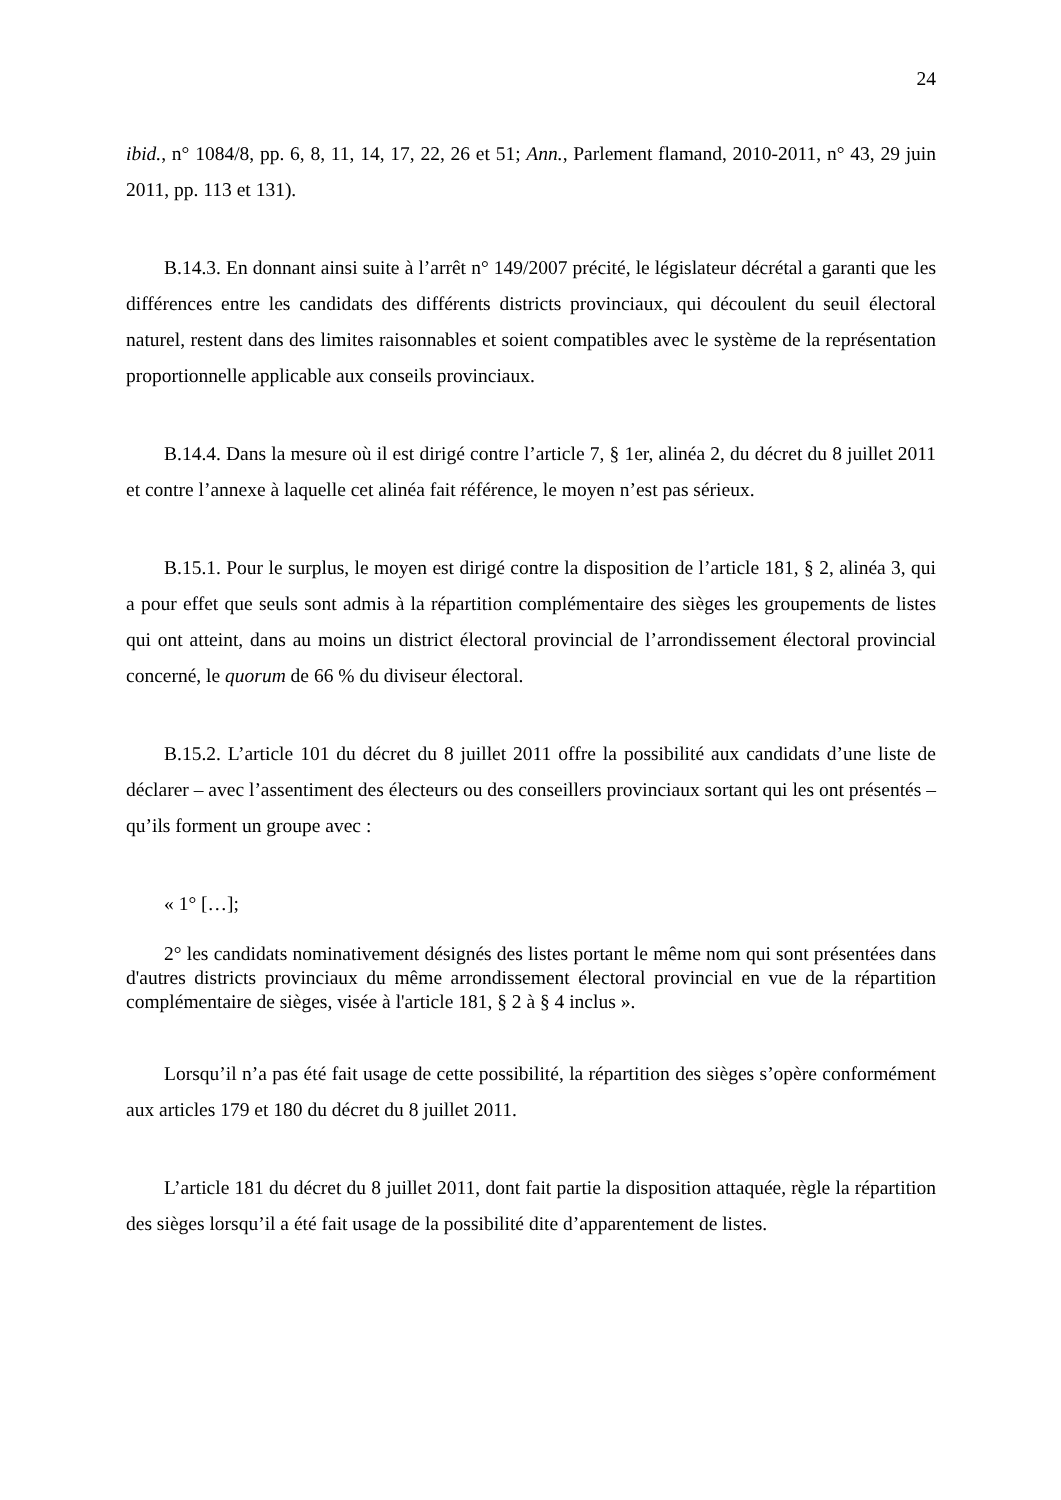24
ibid., n° 1084/8, pp. 6, 8, 11, 14, 17, 22, 26 et 51; Ann., Parlement flamand, 2010-2011, n° 43, 29 juin 2011, pp. 113 et 131).
B.14.3. En donnant ainsi suite à l’arrêt n° 149/2007 précité, le législateur décrétal a garanti que les différences entre les candidats des différents districts provinciaux, qui découlent du seuil électoral naturel, restent dans des limites raisonnables et soient compatibles avec le système de la représentation proportionnelle applicable aux conseils provinciaux.
B.14.4. Dans la mesure où il est dirigé contre l’article 7, § 1er, alinéa 2, du décret du 8 juillet 2011 et contre l’annexe à laquelle cet alinéa fait référence, le moyen n’est pas sérieux.
B.15.1. Pour le surplus, le moyen est dirigé contre la disposition de l’article 181, § 2, alinéa 3, qui a pour effet que seuls sont admis à la répartition complémentaire des sièges les groupements de listes qui ont atteint, dans au moins un district électoral provincial de l’arrondissement électoral provincial concerné, le quorum de 66 % du diviseur électoral.
B.15.2. L’article 101 du décret du 8 juillet 2011 offre la possibilité aux candidats d’une liste de déclarer – avec l’assentiment des électeurs ou des conseillers provinciaux sortant qui les ont présentés – qu’ils forment un groupe avec :
« 1° […];
2° les candidats nominativement désignés des listes portant le même nom qui sont présentées dans d'autres districts provinciaux du même arrondissement électoral provincial en vue de la répartition complémentaire de sièges, visée à l'article 181, § 2 à § 4 inclus ».
Lorsqu’il n’a pas été fait usage de cette possibilité, la répartition des sièges s’opère conformément aux articles 179 et 180 du décret du 8 juillet 2011.
L’article 181 du décret du 8 juillet 2011, dont fait partie la disposition attaquée, règle la répartition des sièges lorsqu’il a été fait usage de la possibilité dite d’apparentement de listes.